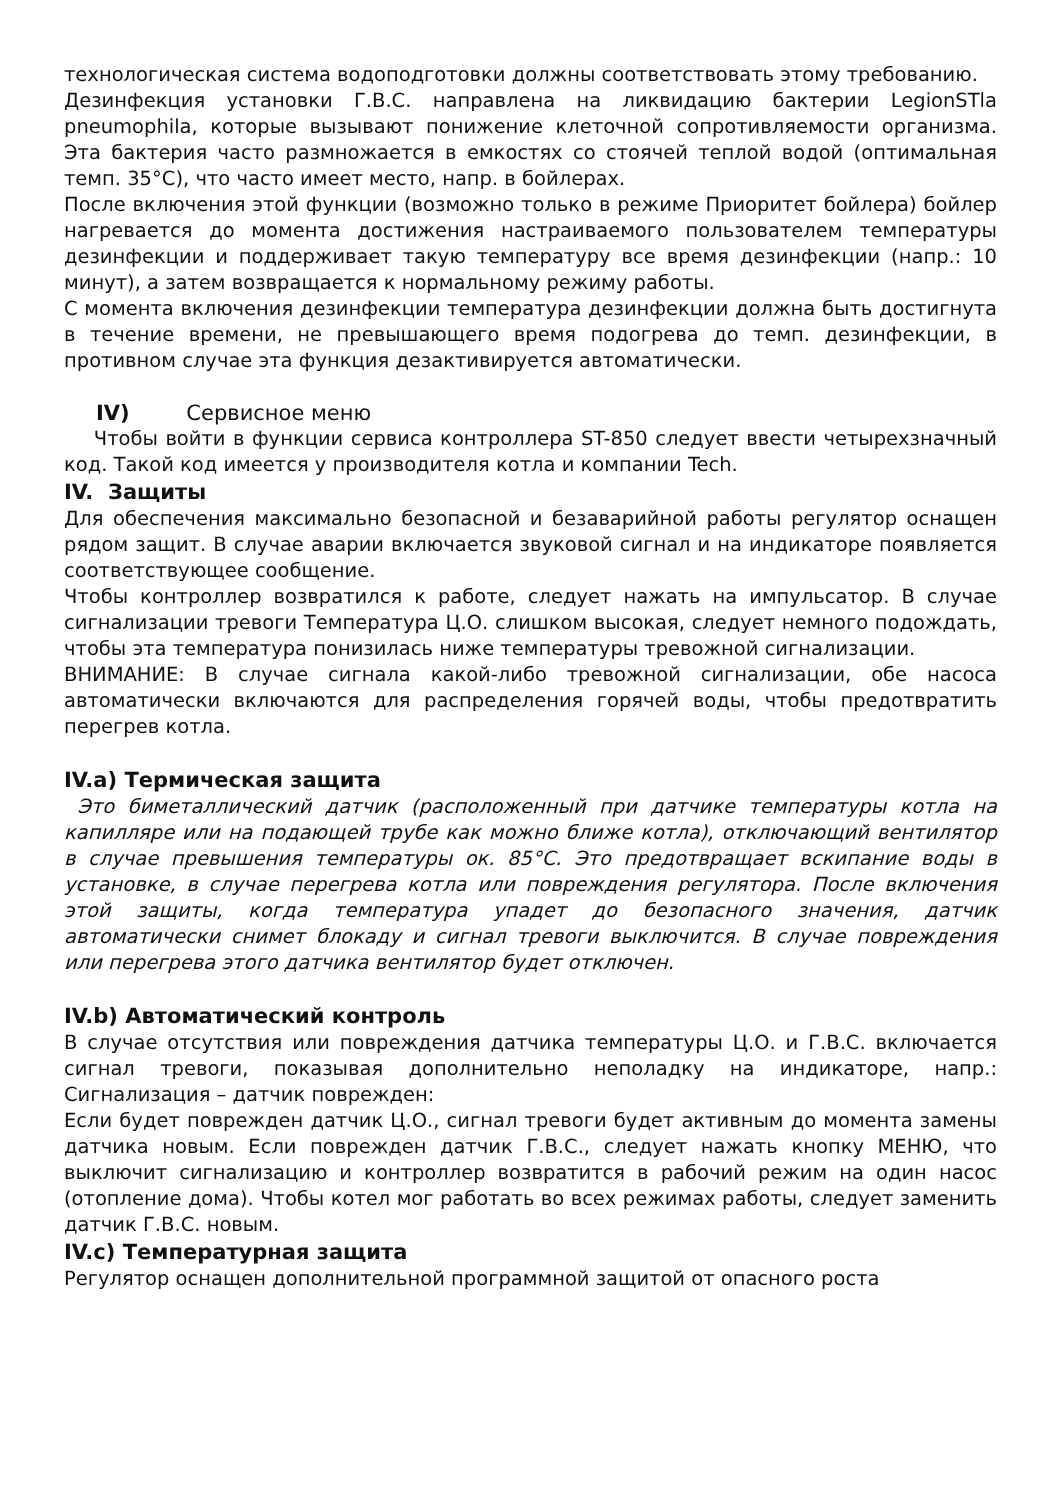технологическая система водоподготовки должны соответствовать этому требованию.
Дезинфекция установки Г.В.С. направлена на ликвидацию бактерии LegionSTla pneumophila, которые вызывают понижение клеточной сопротивляемости организма. Эта бактерия часто размножается в емкостях со стоячей теплой водой (оптимальная темп. 35°C), что часто имеет место, напр. в бойлерах.
После включения этой функции (возможно только в режиме Приоритет бойлера) бойлер нагревается до момента достижения настраиваемого пользователем температуры дезинфекции и поддерживает такую температуру все время дезинфекции (напр.: 10 минут), а затем возвращается к нормальному режиму работы.
С момента включения дезинфекции температура дезинфекции должна быть достигнута в течение времени, не превышающего время подогрева до темп. дезинфекции, в противном случае эта функция дезактивируется автоматически.
IV) Сервисное меню
Чтобы войти в функции сервиса контроллера ST-850 следует ввести четырехзначный код. Такой код имеется у производителя котла и компании Tech.
IV. Защиты
Для обеспечения максимально безопасной и безаварийной работы регулятор оснащен рядом защит. В случае аварии включается звуковой сигнал и на индикаторе появляется соответствующее сообщение.
Чтобы контроллер возвратился к работе, следует нажать на импульсатор. В случае сигнализации тревоги Температура Ц.О. слишком высокая, следует немного подождать, чтобы эта температура понизилась ниже температуры тревожной сигнализации.
ВНИМАНИЕ: В случае сигнала какой-либо тревожной сигнализации, обе насоса автоматически включаются для распределения горячей воды, чтобы предотвратить перегрев котла.
IV.a) Термическая защита
Это биметаллический датчик (расположенный при датчике температуры котла на капилляре или на подающей трубе как можно ближе котла), отключающий вентилятор в случае превышения температуры ок. 85°C. Это предотвращает вскипание воды в установке, в случае перегрева котла или повреждения регулятора. После включения этой защиты, когда температура упадет до безопасного значения, датчик автоматически снимет блокаду и сигнал тревоги выключится. В случае повреждения или перегрева этого датчика вентилятор будет отключен.
IV.b) Автоматический контроль
В случае отсутствия или повреждения датчика температуры Ц.О. и Г.В.С. включается сигнал тревоги, показывая дополнительно неполадку на индикаторе, напр.: Сигнализация – датчик поврежден:
Если будет поврежден датчик Ц.О., сигнал тревоги будет активным до момента замены датчика новым. Если поврежден датчик Г.В.С., следует нажать кнопку МЕНЮ, что выключит сигнализацию и контроллер возвратится в рабочий режим на один насос (отопление дома). Чтобы котел мог работать во всех режимах работы, следует заменить датчик Г.В.С. новым.
IV.c) Температурная защита
Регулятор оснащен дополнительной программной защитой от опасного роста